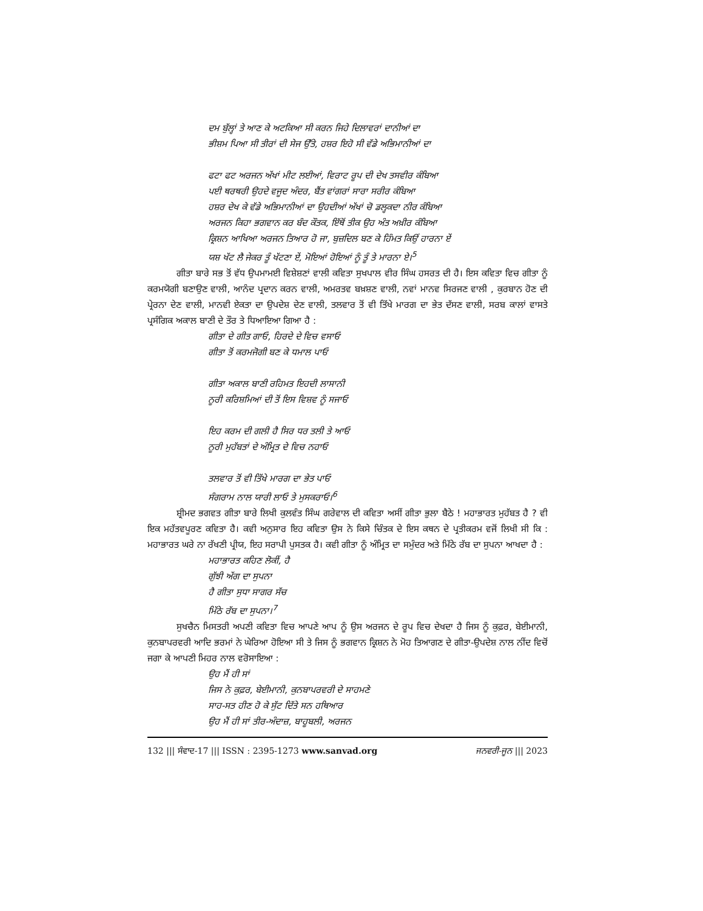ਦਮ ਬੁੱਲ੍ਹਾਂ ਤੇ ਆਣ ਕੇ ਅਟਕਿਆ ਸੀ ਕਰਨ ਜਿਹੇ ਦਿਲਾਵਰਾਂ ਦਾਨੀਆਂ ਦਾ
ਭੀਸ਼ਮ ਪਿਆ ਸੀ ਤੀਰਾਂ ਦੀ ਸੇਜ ਉੱਤੇ, ਹਸ਼ਰ ਇਹੋ ਸੀ ਵੱਡੇ ਅਭਿਮਾਨੀਆਂ ਦਾ
ਫਟਾ ਫਟ ਅਰਜਨ ਅੱਖਾਂ ਮੀਟ ਲਈਆਂ, ਵਿਰਾਟ ਰੂਪ ਦੀ ਦੇਖ ਤਸਵੀਰ ਕੰਬਿਆ
ਪਈ ਥਰਥਰੀ ਉਹਦੇ ਵਜੂਦ ਅੰਦਰ, ਬੈਂਤ ਵਾਂਗਰਾਂ ਸਾਰਾ ਸਰੀਰ ਕੰਬਿਆ
ਹਸ਼ਰ ਦੇਖ ਕੇ ਵੱਡੇ ਅਭਿਮਾਨੀਆਂ ਦਾ ਉਹਦੀਆਂ ਅੱਖਾਂ ਚੋ ਡਲ੍ਹਕਦਾ ਨੀਰ ਕੰਬਿਆ
ਅਰਜਨ ਕਿਹਾ ਭਗਵਾਨ ਕਰ ਬੰਦ ਕੌਤਕ, ਇੱਥੋਂ ਤੀਕ ਉਹ ਅੰਤ ਅਖ਼ੀਰ ਕੰਬਿਆ
ਕ੍ਰਿਸ਼ਨ ਆਖਿਆ ਅਰਜਨ ਤਿਆਰ ਹੋ ਜਾ, ਬੁਜ਼ਦਿਲ ਬਣ ਕੇ ਹਿੰਮਤ ਕਿਉਂ ਹਾਰਨਾ ਏਂ
ਯਸ਼ ਖੱਟ ਲੈ ਜੇਕਰ ਤੂੰ ਖੱਟਣਾ ਏਂ, ਮੋਇਆਂ ਹੋਇਆਂ ਨੂੰ ਤੂੰ ਤੇ ਮਾਰਨਾ ਏ।<sup>5</sup>
ਗੀਤਾ ਬਾਰੇ ਸਭ ਤੋਂ ਵੱਧ ਉਪਮਾਮਈ ਵਿਸ਼ੇਸ਼ਣਾਂ ਵਾਲੀ ਕਵਿਤਾ ਸੁਖਪਾਲ ਵੀਰ ਸਿੰਘ ਹਸਰਤ ਦੀ ਹੈ। ਇਸ ਕਵਿਤਾ ਵਿਚ ਗੀਤਾ ਨੂੰ ਕਰਮਯੋਗੀ ਬਣਾਉਣ ਵਾਲੀ, ਆਨੰਦ ਪ੍ਰਦਾਨ ਕਰਨ ਵਾਲੀ, ਅਮਰਤਵ ਬਖ਼ਸ਼ਣ ਵਾਲੀ, ਨਵਾਂ ਮਾਨਵ ਸਿਰਜਣ ਵਾਲੀ , ਕੁਰਬਾਨ ਹੋਣ ਦੀ ਪ੍ਰੇਰਨਾ ਦੇਣ ਵਾਲੀ, ਮਾਨਵੀ ਏਕਤਾ ਦਾ ਉਪਦੇਸ਼ ਦੇਣ ਵਾਲੀ, ਤਲਵਾਰ ਤੋਂ ਵੀ ਤਿੱਖੇ ਮਾਰਗ ਦਾ ਭੇਤ ਦੱਸਣ ਵਾਲੀ, ਸਰਬ ਕਾਲਾਂ ਵਾਸਤੇ ਪ੍ਰਸੰਗਿਕ ਅਕਾਲ ਬਾਣੀ ਦੇ ਤੌਰ ਤੇ ਧਿਆਇਆ ਗਿਆ ਹੈ :
ਗੀਤਾ ਦੇ ਗੀਤ ਗਾਓ, ਹਿਰਦੇ ਦੇ ਵਿਚ ਵਸਾਓ
ਗੀਤਾ ਤੋਂ ਕਰਮਜੋਗੀ ਬਣ ਕੇ ਧਮਾਲ ਪਾਓ
ਗੀਤਾ ਅਕਾਲ ਬਾਣੀ ਰਹਿਮਤ ਇਹਦੀ ਲਾਸਾਨੀ
ਨੂਰੀ ਕਰਿਸ਼ਮਿਆਂ ਦੀ ਤੋਂ ਇਸ ਵਿਸ਼ਵ ਨੂੰ ਸਜਾਓ
ਇਹ ਕਰਮ ਦੀ ਗਲੀ ਹੈ ਸਿਰ ਧਰ ਤਲੀ ਤੇ ਆਓ
ਨੂਰੀ ਮੁਹੱਬਤਾਂ ਦੇ ਅੰਮ੍ਰਿਤ ਦੇ ਵਿਚ ਨਹਾਓ
ਤਲਵਾਰ ਤੋਂ ਵੀ ਤਿੱਖੇ ਮਾਰਗ ਦਾ ਭੇਤ ਪਾਓ
ਸੰਗਰਾਮ ਨਾਲ ਯਾਰੀ ਲਾਓ ਤੇ ਮੁਸਕਰਾਓ।<sup>6</sup>
ਸ਼੍ਰੀਮਦ ਭਗਵਤ ਗੀਤਾ ਬਾਰੇ ਲਿਖੀ ਕੁਲਵੰਤ ਸਿੰਘ ਗਰੇਵਾਲ ਦੀ ਕਵਿਤਾ ਅਸੀਂ ਗੀਤਾ ਭੁਲਾ ਬੈਠੇ ! ਮਹਾਭਾਰਤ ਮੁਹੱਬਤ ਹੈ ? ਵੀ ਇਕ ਮਹੱਤਵਪੂਰਣ ਕਵਿਤਾ ਹੈ। ਕਵੀ ਅਨੁਸਾਰ ਇਹ ਕਵਿਤਾ ਉਸ ਨੇ ਕਿਸੇ ਚਿੰਤਕ ਦੇ ਇਸ ਕਥਨ ਦੇ ਪ੍ਰਤੀਕਰਮ ਵਜੋਂ ਲਿਖੀ ਸੀ ਕਿ : ਮਹਾਭਾਰਤ ਘਰੇ ਨਾ ਰੱਖਣੀ ਪ੍ਰੀਯ, ਇਹ ਸਰਾਪੀ ਪੁਸਤਕ ਹੈ। ਕਵੀ ਗੀਤਾ ਨੂੰ ਅੰਮ੍ਰਿਤ ਦਾ ਸਮੁੰਦਰ ਅਤੇ ਮਿੱਠੇ ਰੱਬ ਦਾ ਸੁਪਨਾ ਆਖਦਾ ਹੈ :
ਮਹਾਭਾਰਤ ਕਹਿਣ ਲੋਕੀਂ, ਹੈ
ਗੁੱਝੀ ਅੱਗ ਦਾ ਸੁਪਨਾ
ਹੈ ਗੀਤਾ ਸੁਧਾ ਸਾਗਰ ਸੱਚ
ਮਿੱਠੇ ਰੱਬ ਦਾ ਸੁਪਨਾ।<sup>7</sup>
ਸੁਖਚੈਨ ਮਿਸਤਰੀ ਅਪਣੀ ਕਵਿਤਾ ਵਿਚ ਆਪਣੇ ਆਪ ਨੂੰ ਉਸ ਅਰਜਨ ਦੇ ਰੂਪ ਵਿਚ ਦੇਖਦਾ ਹੈ ਜਿਸ ਨੂੰ ਕੁਫ਼ਰ, ਬੇਈਮਾਨੀ, ਕੁਨਬਾਪਰਵਰੀ ਆਦਿ ਭਰਮਾਂ ਨੇ ਘੇਰਿਆ ਹੋਇਆ ਸੀ ਤੇ ਜਿਸ ਨੂੰ ਭਗਵਾਨ ਕ੍ਰਿਸ਼ਨ ਨੇ ਮੋਹ ਤਿਆਗਣ ਦੇ ਗੀਤਾ-ਉਪਦੇਸ਼ ਨਾਲ ਨੀਂਦ ਵਿਚੋਂ ਜਗਾ ਕੇ ਆਪਣੀ ਮਿਹਰ ਨਾਲ ਵਰੋਸਾਇਆ :
ਉਹ ਮੈਂ ਹੀ ਸਾਂ
ਜਿਸ ਨੇ ਕੁਫ਼ਰ, ਬੇਈਮਾਨੀ, ਕੁਨਬਾਪਰਵਰੀ ਦੇ ਸਾਹਮਣੇ
ਸਾਹ-ਸਤ ਹੀਣ ਹੋ ਕੇ ਸੁੱਟ ਦਿੱਤੇ ਸਨ ਹਥਿਆਰ
ਉਹ ਮੈਂ ਹੀ ਸਾਂ ਤੀਰ-ਅੰਦਾਜ਼, ਬਾਹੂਬਲੀ, ਅਰਜਨ
132 ||| ਸੰਵਾਦ-17 ||| ISSN : 2395-1273 www.sanvad.org ਜਨਵਰੀ-ਜੂਨ ||| 2023